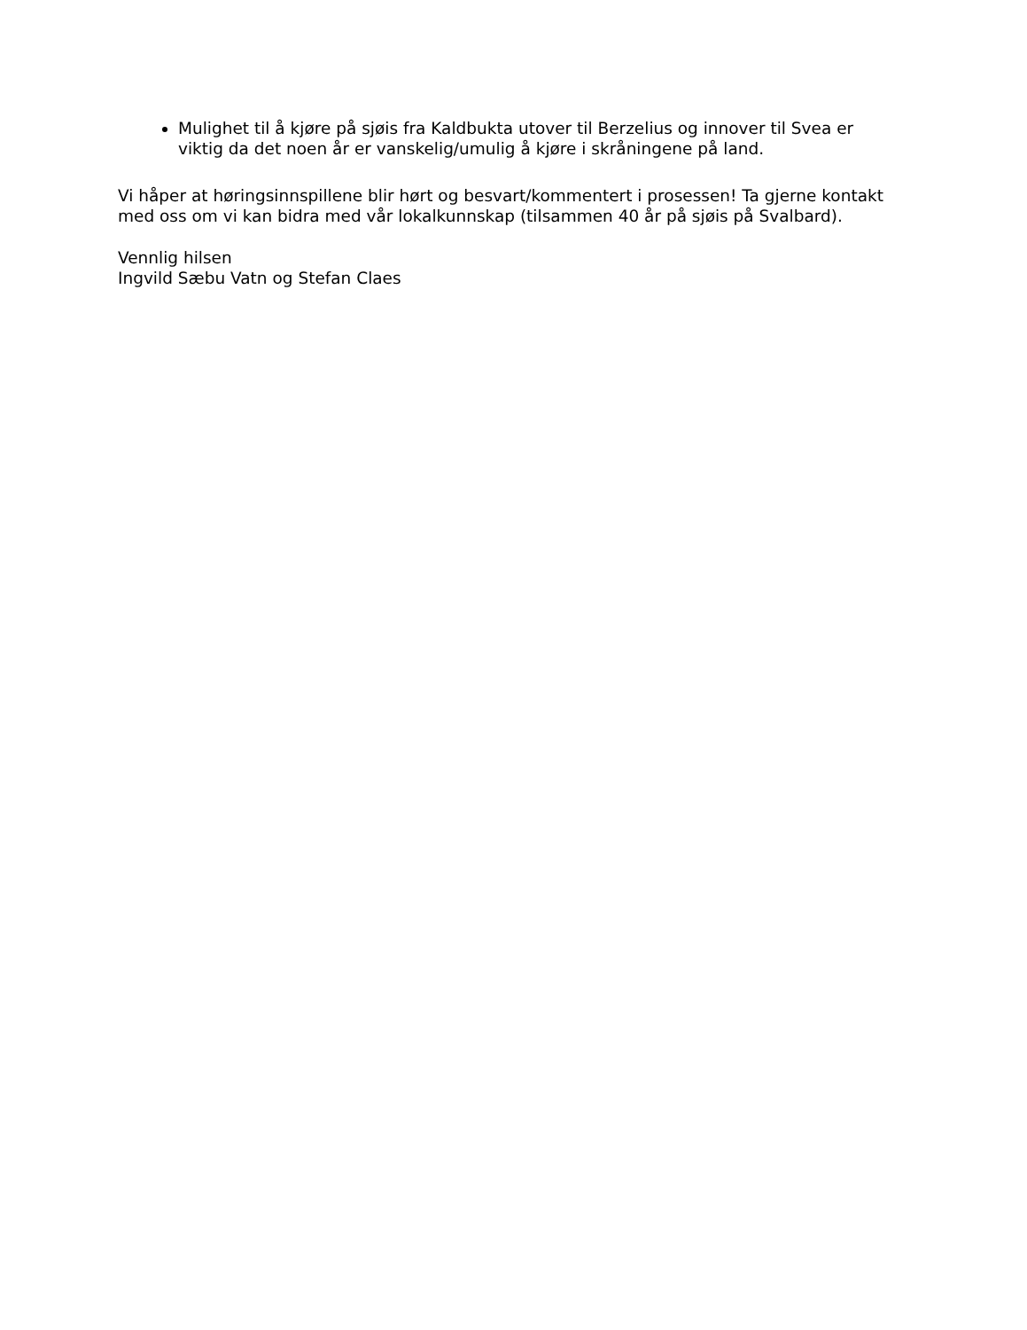Mulighet til å kjøre på sjøis fra Kaldbukta utover til Berzelius og innover til Svea er viktig da det noen år er vanskelig/umulig å kjøre i skråningene på land.
Vi håper at høringsinnspillene blir hørt og besvart/kommentert i prosessen! Ta gjerne kontakt med oss om vi kan bidra med vår lokalkunnskap (tilsammen 40 år på sjøis på Svalbard).
Vennlig hilsen
Ingvild Sæbu Vatn og Stefan Claes